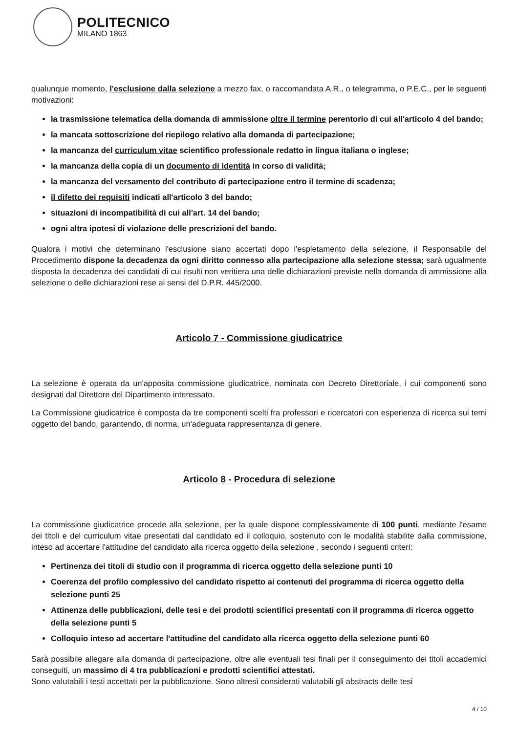POLITECNICO
MILANO 1863
qualunque momento, l'esclusione dalla selezione a mezzo fax, o raccomandata A.R., o telegramma, o P.E.C., per le seguenti motivazioni:
la trasmissione telematica della domanda di ammissione oltre il termine perentorio di cui all'articolo 4 del bando;
la mancata sottoscrizione del riepilogo relativo alla domanda di partecipazione;
la mancanza del curriculum vitae scientifico professionale redatto in lingua italiana o inglese;
la mancanza della copia di un documento di identità in corso di validità;
la mancanza del versamento del contributo di partecipazione entro il termine di scadenza;
il difetto dei requisiti indicati all'articolo 3 del bando;
situazioni di incompatibilità di cui all'art. 14 del bando;
ogni altra ipotesi di violazione delle prescrizioni del bando.
Qualora i motivi che determinano l'esclusione siano accertati dopo l'espletamento della selezione, il Responsabile del Procedimento dispone la decadenza da ogni diritto connesso alla partecipazione alla selezione stessa; sarà ugualmente disposta la decadenza dei candidati di cui risulti non veritiera una delle dichiarazioni previste nella domanda di ammissione alla selezione o delle dichiarazioni rese ai sensi del D.P.R. 445/2000.
Articolo 7 - Commissione giudicatrice
La selezione è operata da un'apposita commissione giudicatrice, nominata con Decreto Direttoriale, i cui componenti sono designati dal Direttore del Dipartimento interessato.
La Commissione giudicatrice è composta da tre componenti scelti fra professori e ricercatori con esperienza di ricerca sui temi oggetto del bando, garantendo, di norma, un'adeguata rappresentanza di genere.
Articolo 8 - Procedura di selezione
La commissione giudicatrice procede alla selezione, per la quale dispone complessivamente di 100 punti, mediante l'esame dei titoli e del curriculum vitae presentati dal candidato ed il colloquio, sostenuto con le modalità stabilite dalla commissione, inteso ad accertare l'attitudine del candidato alla ricerca oggetto della selezione , secondo i seguenti criteri:
Pertinenza dei titoli di studio con il programma di ricerca oggetto della selezione punti 10
Coerenza del profilo complessivo del candidato rispetto ai contenuti del programma di ricerca oggetto della selezione punti 25
Attinenza delle pubblicazioni, delle tesi e dei prodotti scientifici presentati con il programma di ricerca oggetto della selezione punti 5
Colloquio inteso ad accertare l'attitudine del candidato alla ricerca oggetto della selezione punti 60
Sarà possibile allegare alla domanda di partecipazione, oltre alle eventuali tesi finali per il conseguimento dei titoli accademici conseguiti, un massimo di 4 tra pubblicazioni e prodotti scientifici attestati.
Sono valutabili i testi accettati per la pubblicazione. Sono altresì considerati valutabili gli abstracts delle tesi
4 / 10